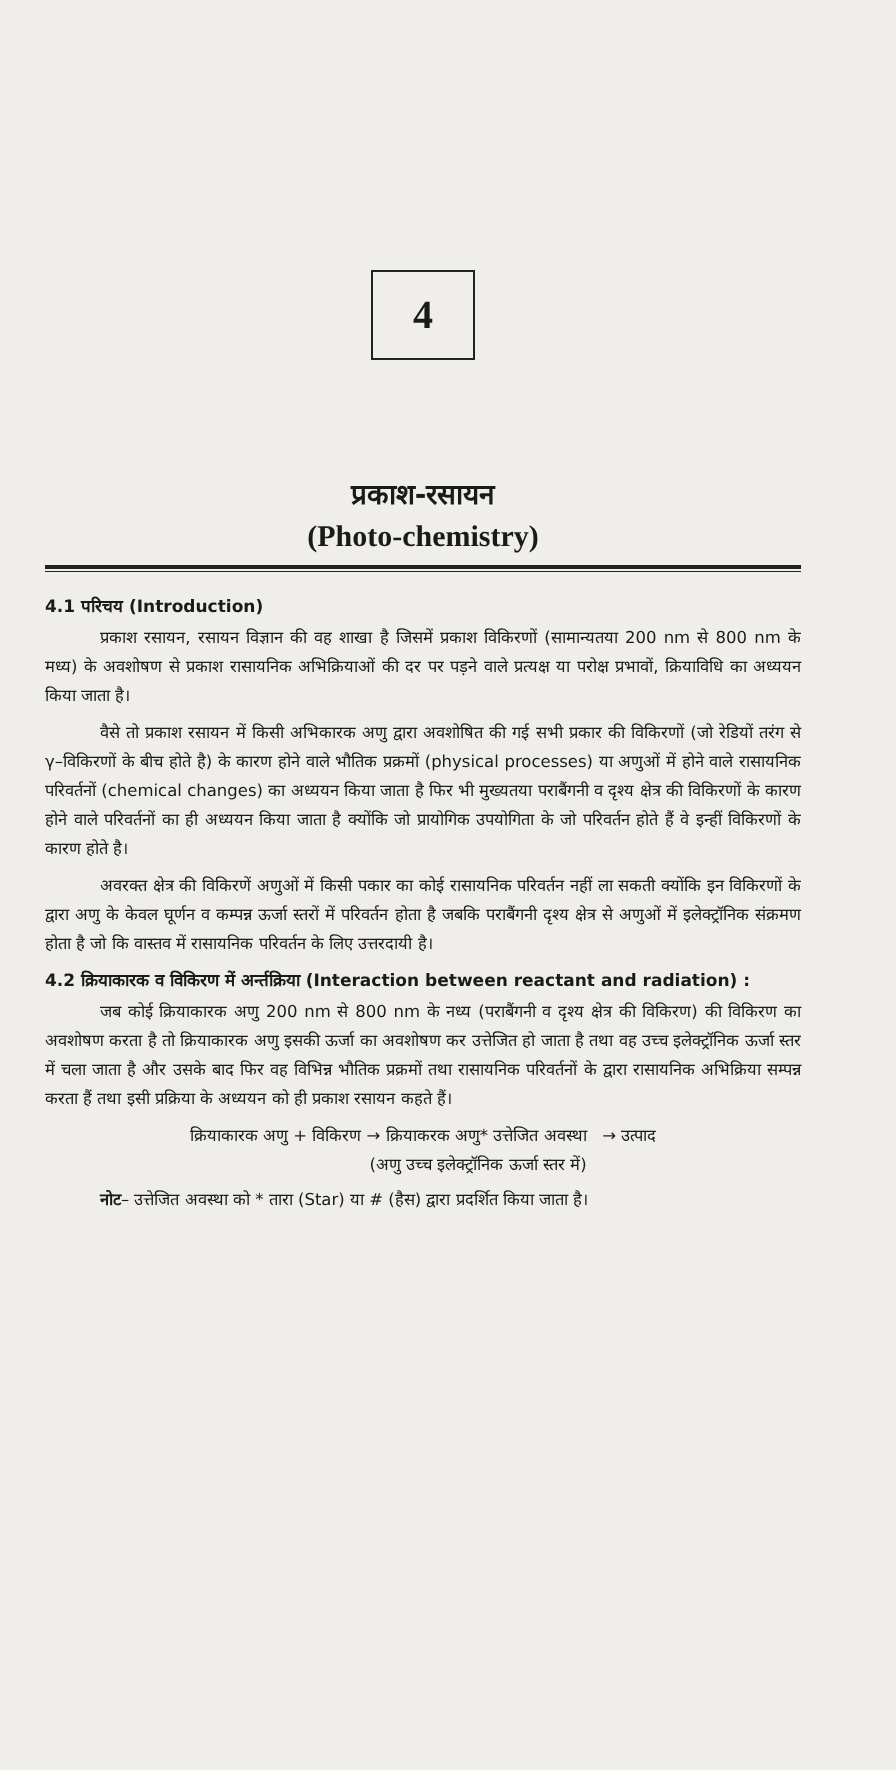4
प्रकाश-रसायन
(Photo-chemistry)
4.1 परिचय (Introduction)
प्रकाश रसायन, रसायन विज्ञान की वह शाखा है जिसमें प्रकाश विकिरणों (सामान्यतया 200 nm से 800 nm के मध्य) के अवशोषण से प्रकाश रासायनिक अभिक्रियाओं की दर पर पड़ने वाले प्रत्यक्ष या परोक्ष प्रभावों, क्रियाविधि का अध्ययन किया जाता है।
वैसे तो प्रकाश रसायन में किसी अभिकारक अणु द्वारा अवशोषित की गई सभी प्रकार की विकिरणों (जो रेडियों तरंग से γ–विकिरणों के बीच होते है) के कारण होने वाले भौतिक प्रक्रमों (physical processes) या अणुओं में होने वाले रासायनिक परिवर्तनों (chemical changes) का अध्ययन किया जाता है फिर भी मुख्यतया पराबैंगनी व दृश्य क्षेत्र की विकिरणों के कारण होने वाले परिवर्तनों का ही अध्ययन किया जाता है क्योंकि जो प्रायोगिक उपयोगिता के जो परिवर्तन होते हैं वे इन्हीं विकिरणों के कारण होते है।
अवरक्त क्षेत्र की विकिरणें अणुओं में किसी पकार का कोई रासायनिक परिवर्तन नहीं ला सकती क्योंकि इन विकिरणों के द्वारा अणु के केवल घूर्णन व कम्पन्न ऊर्जा स्तरों में परिवर्तन होता है जबकि पराबैंगनी दृश्य क्षेत्र से अणुओं में इलेक्ट्रॉनिक संक्रमण होता है जो कि वास्तव में रासायनिक परिवर्तन के लिए उत्तरदायी है।
4.2 क्रियाकारक व विकिरण में अर्न्तक्रिया (Interaction between reactant and radiation) :
जब कोई क्रियाकारक अणु 200 nm से 800 nm के नध्य (पराबैंगनी व दृश्य क्षेत्र की विकिरण) की विकिरण का अवशोषण करता है तो क्रियाकारक अणु इसकी ऊर्जा का अवशोषण कर उत्तेजित हो जाता है तथा वह उच्च इलेक्ट्रॉनिक ऊर्जा स्तर में चला जाता है और उसके बाद फिर वह विभिन्न भौतिक प्रक्रमों तथा रासायनिक परिवर्तनों के द्वारा रासायनिक अभिक्रिया सम्पन्न करता हैं तथा इसी प्रक्रिया के अध्ययन को ही प्रकाश रसायन कहते हैं।
क्रियाकारक अणु + विकिरण → क्रियाकरक अणु* उत्तेजित अवस्था → उत्पाद
(अणु उच्च इलेक्ट्रॉनिक ऊर्जा स्तर में)
नोट– उत्तेजित अवस्था को * तारा (Star) या # (हैस) द्वारा प्रदर्शित किया जाता है।